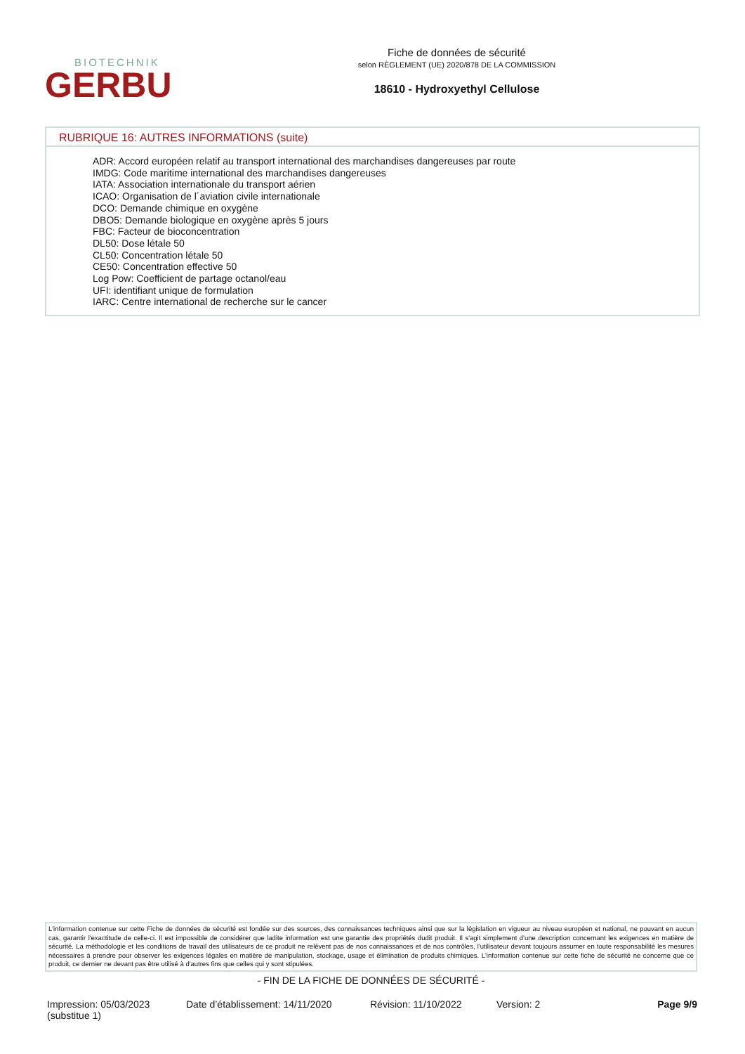BIOTECHNIK
GERBU
Fiche de données de sécurité
selon RÈGLEMENT (UE) 2020/878 DE LA COMMISSION
18610 - Hydroxyethyl Cellulose
RUBRIQUE 16: AUTRES INFORMATIONS (suite)
ADR: Accord européen relatif au transport international des marchandises dangereuses par route
IMDG: Code maritime international des marchandises dangereuses
IATA: Association internationale du transport aérien
ICAO: Organisation de l´aviation civile internationale
DCO: Demande chimique en oxygène
DBO5: Demande biologique en oxygène après 5 jours
FBC: Facteur de bioconcentration
DL50: Dose létale 50
CL50: Concentration létale 50
CE50: Concentration effective 50
Log Pow: Coefficient de partage octanol/eau
UFI: identifiant unique de formulation
IARC: Centre international de recherche sur le cancer
L'information contenue sur cette Fiche de données de sécurité est fondée sur des sources, des connaissances techniques ainsi que sur la législation en vigueur au niveau européen et national, ne pouvant en aucun cas, garantir l'exactitude de celle-ci. Il est impossible de considérer que ladite information est une garantie des propriétés dudit produit. Il s'agit simplement d'une description concernant les exigences en matière de sécurité. La méthodologie et les conditions de travail des utilisateurs de ce produit ne relèvent pas de nos connaissances et de nos contrôles, l'utilisateur devant toujours assumer en toute responsabilité les mesures nécessaires à prendre pour observer les exigences légales en matière de manipulation, stockage, usage et élimination de produits chimiques. L'information contenue sur cette fiche de sécurité ne concerne que ce produit, ce dernier ne devant pas être utilisé à d'autres fins que celles qui y sont stipulées.
- FIN DE LA FICHE DE DONNÉES DE SÉCURITÉ -
Impression: 05/03/2023
(substitue 1)
Date d’établissement: 14/11/2020
Révision: 11/10/2022 Version: 2 Page 9/9